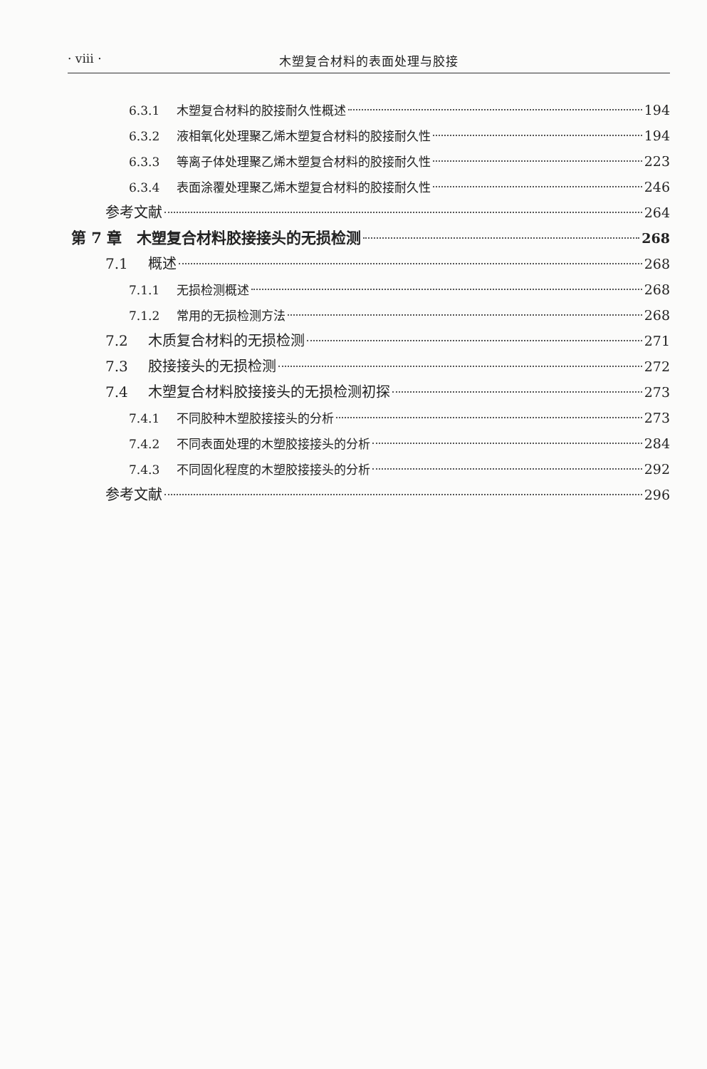· viii · 木塑复合材料的表面处理与胶接
6.3.1 木塑复合材料的胶接耐久性概述 194
6.3.2 液相氧化处理聚乙烯木塑复合材料的胶接耐久性 194
6.3.3 等离子体处理聚乙烯木塑复合材料的胶接耐久性 223
6.3.4 表面涂覆处理聚乙烯木塑复合材料的胶接耐久性 246
参考文献 264
第 7 章　木塑复合材料胶接接头的无损检测 268
7.1 概述 268
7.1.1 无损检测概述 268
7.1.2 常用的无损检测方法 268
7.2 木质复合材料的无损检测 271
7.3 胶接接头的无损检测 272
7.4 木塑复合材料胶接接头的无损检测初探 273
7.4.1 不同胶种木塑胶接接头的分析 273
7.4.2 不同表面处理的木塑胶接接头的分析 284
7.4.3 不同固化程度的木塑胶接接头的分析 292
参考文献 296